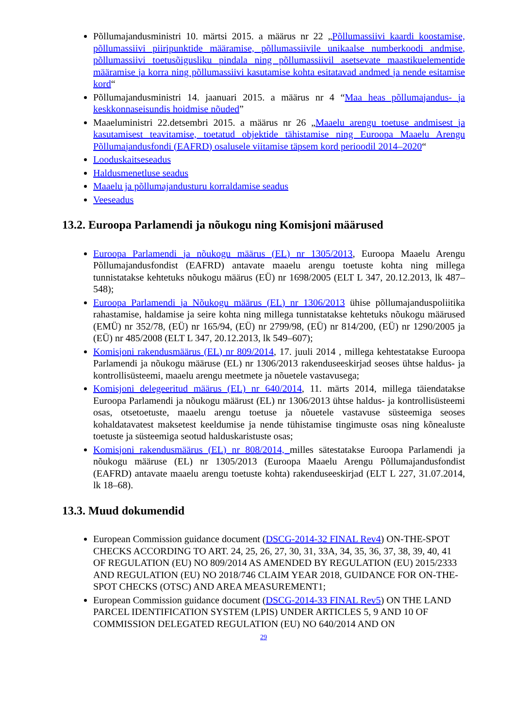Põllumajandusministri 10. märtsi 2015. a määrus nr 22 „Põllumassiivi kaardi koostamise, põllumassiivi piiripunktide määramise, põllumassiivile unikaalse numberkoodi andmise, põllumassiivi toetusõigusliku pindala ning põllumassiivil asetsevate maastikuelementide määramise ja korra ning põllumassiivi kasutamise kohta esitatavad andmed ja nende esitamise kord“
Põllumajandusministri 14. jaanuari 2015. a määrus nr 4 “Maa heas põllumajandus- ja keskkonnaseisundis hoidmise nõuded”
Maaeluministri 22.detsembri 2015. a määrus nr 26 „Maaelu arengu toetuse andmisest ja kasutamisest teavitamise, toetatud objektide tähistamise ning Euroopa Maaelu Arengu Põllumajandusfondi (EAFRD) osalusele viitamise täpsem kord perioodil 2014–2020“
Looduskaitseseadus
Haldusmenetluse seadus
Maaelu ja põllumajandusturu korraldamise seadus
Veeseadus
13.2. Euroopa Parlamendi ja nõukogu ning Komisjoni määrused
Euroopa Parlamendi ja nõukogu määrus (EL) nr 1305/2013, Euroopa Maaelu Arengu Põllumajandusfondist (EAFRD) antavate maaelu arengu toetuste kohta ning millega tunnistatakse kehtetuks nõukogu määrus (EÜ) nr 1698/2005 (ELT L 347, 20.12.2013, lk 487–548);
Euroopa Parlamendi ja Nõukogu määrus (EL) nr 1306/2013 ühise põllumajanduspoliitika rahastamise, haldamise ja seire kohta ning millega tunnistatakse kehtetuks nõukogu määrused (EMÜ) nr 352/78, (EÜ) nr 165/94, (EÜ) nr 2799/98, (EÜ) nr 814/200, (EÜ) nr 1290/2005 ja (EÜ) nr 485/2008 (ELT L 347, 20.12.2013, lk 549–607);
Komisjoni rakendusmäärus (EL) nr 809/2014, 17. juuli 2014 , millega kehtestatakse Euroopa Parlamendi ja nõukogu määruse (EL) nr 1306/2013 rakenduseeskirjad seoses ühtse haldus- ja kontrollisüsteemi, maaelu arengu meetmete ja nõuetele vastavusega;
Komisjoni delegeeritud määrus (EL) nr 640/2014, 11. märts 2014, millega täiendatakse Euroopa Parlamendi ja nõukogu määrust (EL) nr 1306/2013 ühtse haldus- ja kontrollisüsteemi osas, otsetoetuste, maaelu arengu toetuse ja nõuetele vastavuse süsteemiga seoses kohaldatavatest maksetest keeldumise ja nende tühistamise tingimuste osas ning kõnealuste toetuste ja süsteemiga seotud halduskaristuste osas;
Komisjoni rakendusmäärus (EL) nr 808/2014, milles sätestatakse Euroopa Parlamendi ja nõukogu määruse (EL) nr 1305/2013 (Euroopa Maaelu Arengu Põllumajandusfondist (EAFRD) antavate maaelu arengu toetuste kohta) rakenduseeskirjad (ELT L 227, 31.07.2014, lk 18–68).
13.3. Muud dokumendid
European Commission guidance document (DSCG-2014-32 FINAL Rev4) ON-THE-SPOT CHECKS ACCORDING TO ART. 24, 25, 26, 27, 30, 31, 33A, 34, 35, 36, 37, 38, 39, 40, 41 OF REGULATION (EU) NO 809/2014 AS AMENDED BY REGULATION (EU) 2015/2333 AND REGULATION (EU) NO 2018/746 CLAIM YEAR 2018, GUIDANCE FOR ON-THE-SPOT CHECKS (OTSC) AND AREA MEASUREMENT1;
European Commission guidance document (DSCG-2014-33 FINAL Rev5) ON THE LAND PARCEL IDENTIFICATION SYSTEM (LPIS) UNDER ARTICLES 5, 9 AND 10 OF COMMISSION DELEGATED REGULATION (EU) NO 640/2014 AND ON
29